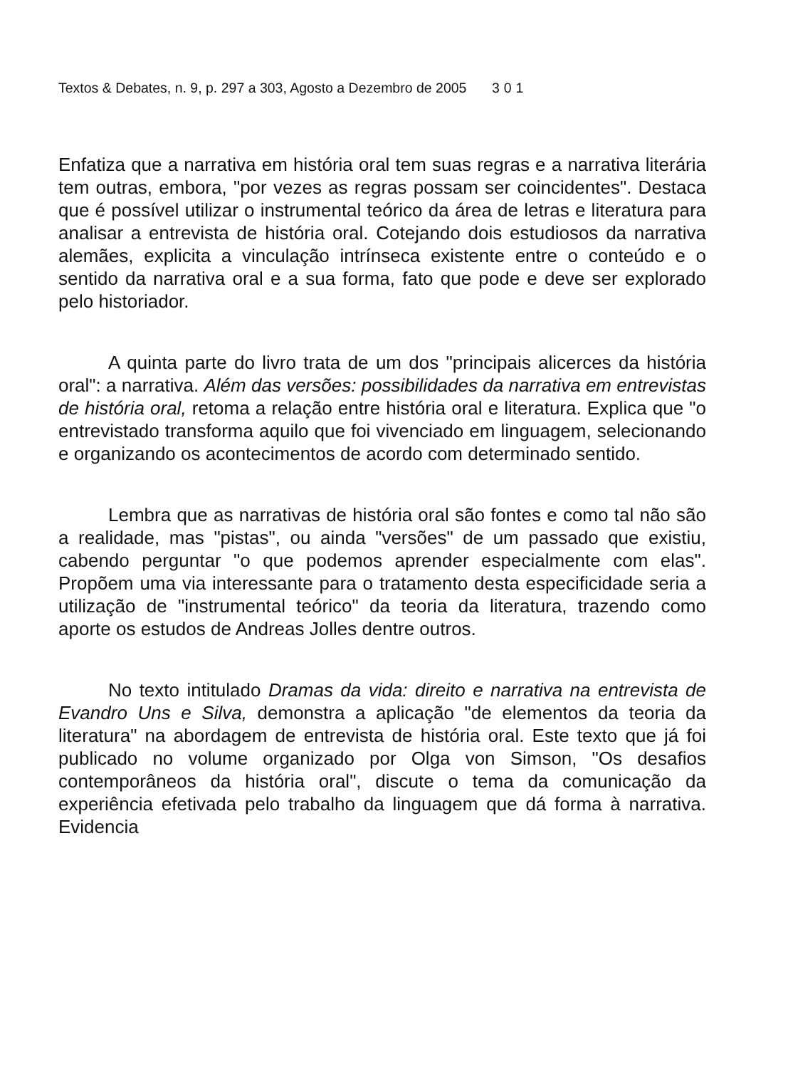Textos & Debates, n. 9, p. 297 a 303, Agosto a Dezembro de 2005 301
Enfatiza que a narrativa em história oral tem suas regras e a narrativa literária tem outras, embora, "por vezes as regras possam ser coincidentes". Destaca que é possível utilizar o instrumental teórico da área de letras e literatura para analisar a entrevista de história oral. Cotejando dois estudiosos da narrativa alemães, explicita a vinculação intrínseca existente entre o conteúdo e o sentido da narrativa oral e a sua forma, fato que pode e deve ser explorado pelo historiador.
A quinta parte do livro trata de um dos "principais alicerces da história oral": a narrativa. Além das versões: possibilidades da narrativa em entrevistas de história oral, retoma a relação entre história oral e literatura. Explica que "o entrevistado transforma aquilo que foi vivenciado em linguagem, selecionando e organizando os acontecimentos de acordo com determinado sentido.
Lembra que as narrativas de história oral são fontes e como tal não são a realidade, mas "pistas", ou ainda "versões" de um passado que existiu, cabendo perguntar "o que podemos aprender especialmente com elas". Propõem uma via interessante para o tratamento desta especificidade seria a utilização de "instrumental teórico" da teoria da literatura, trazendo como aporte os estudos de Andreas Jolles dentre outros.
No texto intitulado Dramas da vida: direito e narrativa na entrevista de Evandro Uns e Silva, demonstra a aplicação "de elementos da teoria da literatura" na abordagem de entrevista de história oral. Este texto que já foi publicado no volume organizado por Olga von Simson, "Os desafios contemporâneos da história oral", discute o tema da comunicação da experiência efetivada pelo trabalho da linguagem que dá forma à narrativa. Evidencia